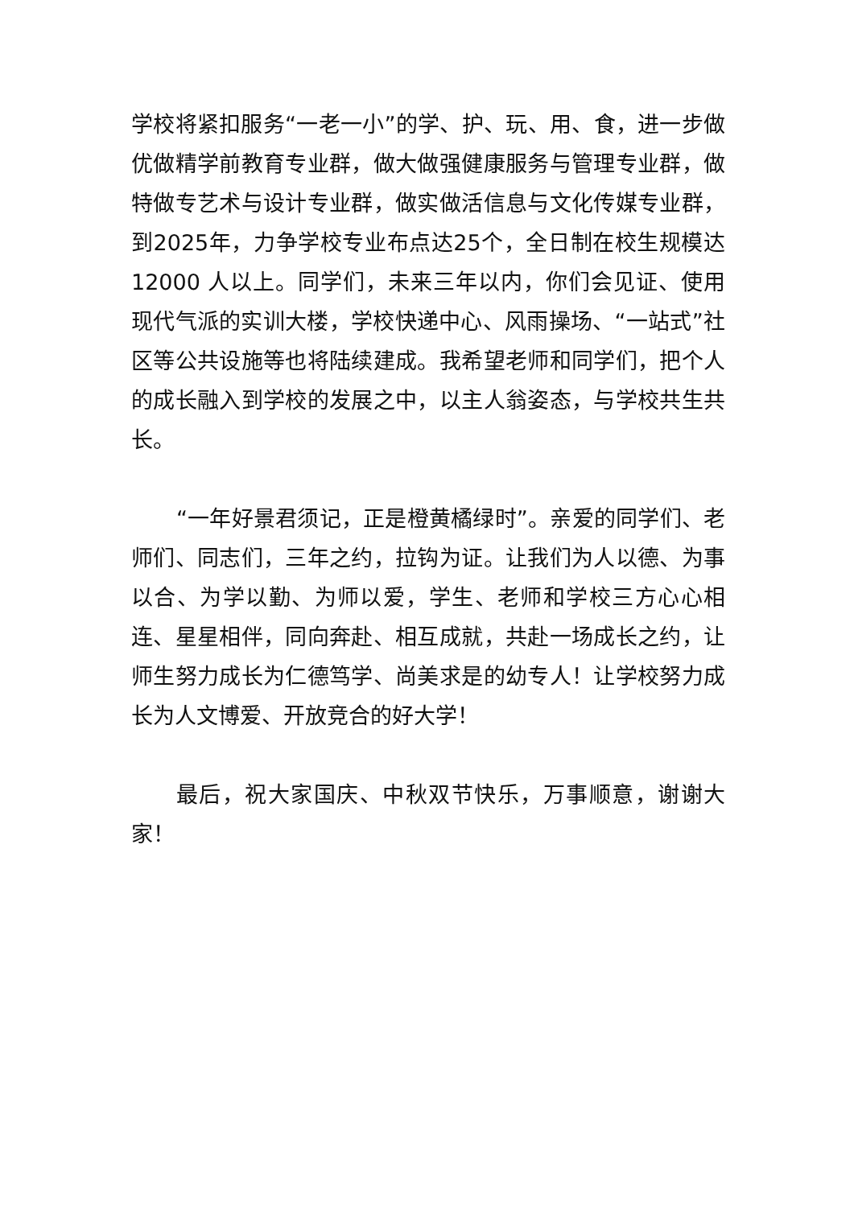学校将紧扣服务“一老一小”的学、护、玩、用、食，进一步做优做精学前教育专业群，做大做强健康服务与管理专业群，做特做专艺术与设计专业群，做实做活信息与文化传媒专业群，到2025年，力争学校专业布点达25个，全日制在校生规模达 12000 人以上。同学们，未来三年以内，你们会见证、使用现代气派的实训大楼，学校快递中心、风雨操场、“一站式”社区等公共设施等也将陆续建成。我希望老师和同学们，把个人的成长融入到学校的发展之中，以主人翁姿态，与学校共生共长。
“一年好景君须记，正是橙黄橘绿时”。亲爱的同学们、老师们、同志们，三年之约，拉钩为证。让我们为人以德、为事以合、为学以勤、为师以爱，学生、老师和学校三方心心相连、星星相伴，同向奔赴、相互成就，共赴一场成长之约，让师生努力成长为仁德笃学、尚美求是的幼专人！让学校努力成长为人文博爱、开放竞合的好大学！
最后，祝大家国庆、中秋双节快乐，万事顺意，谢谢大家！